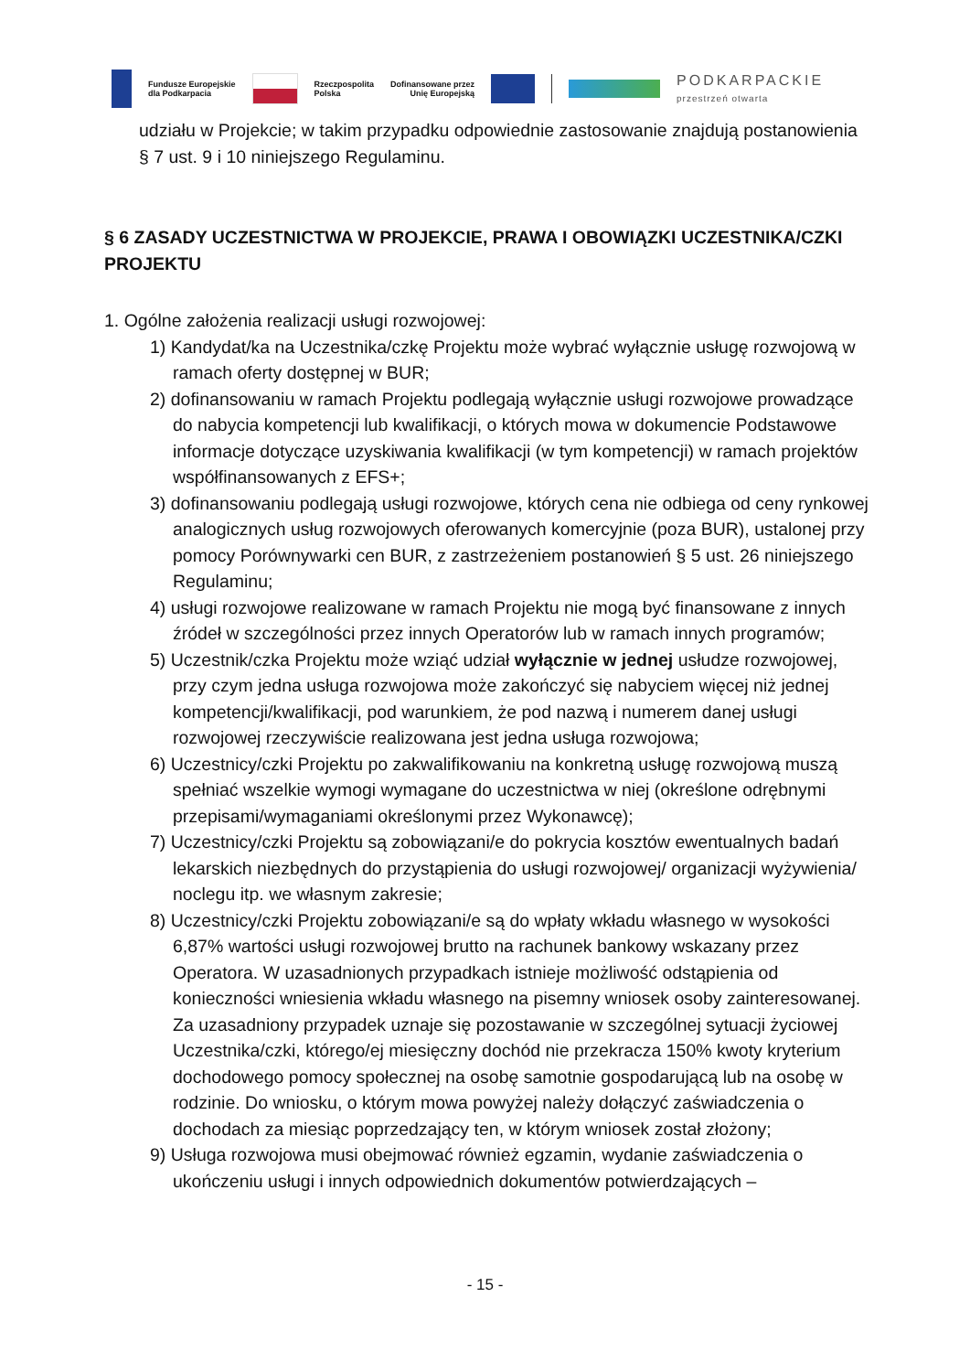Fundusze Europejskie
dla Podkarpacia Rzeczpospolita
Polska Dofinansowane przez
Unię Europejską PODKARPACKIE
przestrzeń otwarta
udziału w Projekcie; w takim przypadku odpowiednie zastosowanie znajdują postanowienia § 7 ust. 9 i 10 niniejszego Regulaminu.
§ 6 ZASADY UCZESTNICTWA W PROJEKCIE, PRAWA I OBOWIĄZKI UCZESTNIKA/CZKI PROJEKTU
1. Ogólne założenia realizacji usługi rozwojowej:
1) Kandydat/ka na Uczestnika/czkę Projektu może wybrać wyłącznie usługę rozwojową w ramach oferty dostępnej w BUR;
2) dofinansowaniu w ramach Projektu podlegają wyłącznie usługi rozwojowe prowadzące do nabycia kompetencji lub kwalifikacji, o których mowa w dokumencie Podstawowe informacje dotyczące uzyskiwania kwalifikacji (w tym kompetencji) w ramach projektów współfinansowanych z EFS+;
3) dofinansowaniu podlegają usługi rozwojowe, których cena nie odbiega od ceny rynkowej analogicznych usług rozwojowych oferowanych komercyjnie (poza BUR), ustalonej przy pomocy Porównywarki cen BUR, z zastrzeżeniem postanowień § 5 ust. 26 niniejszego Regulaminu;
4) usługi rozwojowe realizowane w ramach Projektu nie mogą być finansowane z innych źródeł w szczególności przez innych Operatorów lub w ramach innych programów;
5) Uczestnik/czka Projektu może wziąć udział wyłącznie w jednej usłudze rozwojowej, przy czym jedna usługa rozwojowa może zakończyć się nabyciem więcej niż jednej kompetencji/kwalifikacji, pod warunkiem, że pod nazwą i numerem danej usługi rozwojowej rzeczywiście realizowana jest jedna usługa rozwojowa;
6) Uczestnicy/czki Projektu po zakwalifikowaniu na konkretną usługę rozwojową muszą spełniać wszelkie wymogi wymagane do uczestnictwa w niej (określone odrębnymi przepisami/wymaganiami określonymi przez Wykonawcę);
7) Uczestnicy/czki Projektu są zobowiązani/e do pokrycia kosztów ewentualnych badań lekarskich niezbędnych do przystąpienia do usługi rozwojowej/ organizacji wyżywienia/ noclegu itp. we własnym zakresie;
8) Uczestnicy/czki Projektu zobowiązani/e są do wpłaty wkładu własnego w wysokości 6,87% wartości usługi rozwojowej brutto na rachunek bankowy wskazany przez Operatora. W uzasadnionych przypadkach istnieje możliwość odstąpienia od konieczności wniesienia wkładu własnego na pisemny wniosek osoby zainteresowanej. Za uzasadniony przypadek uznaje się pozostawanie w szczególnej sytuacji życiowej Uczestnika/czki, którego/ej miesięczny dochód nie przekracza 150% kwoty kryterium dochodowego pomocy społecznej na osobę samotnie gospodarującą lub na osobę w rodzinie. Do wniosku, o którym mowa powyżej należy dołączyć zaświadczenia o dochodach za miesiąc poprzedzający ten, w którym wniosek został złożony;
9) Usługa rozwojowa musi obejmować również egzamin, wydanie zaświadczenia o ukończeniu usługi i innych odpowiednich dokumentów potwierdzających –
- 15 -